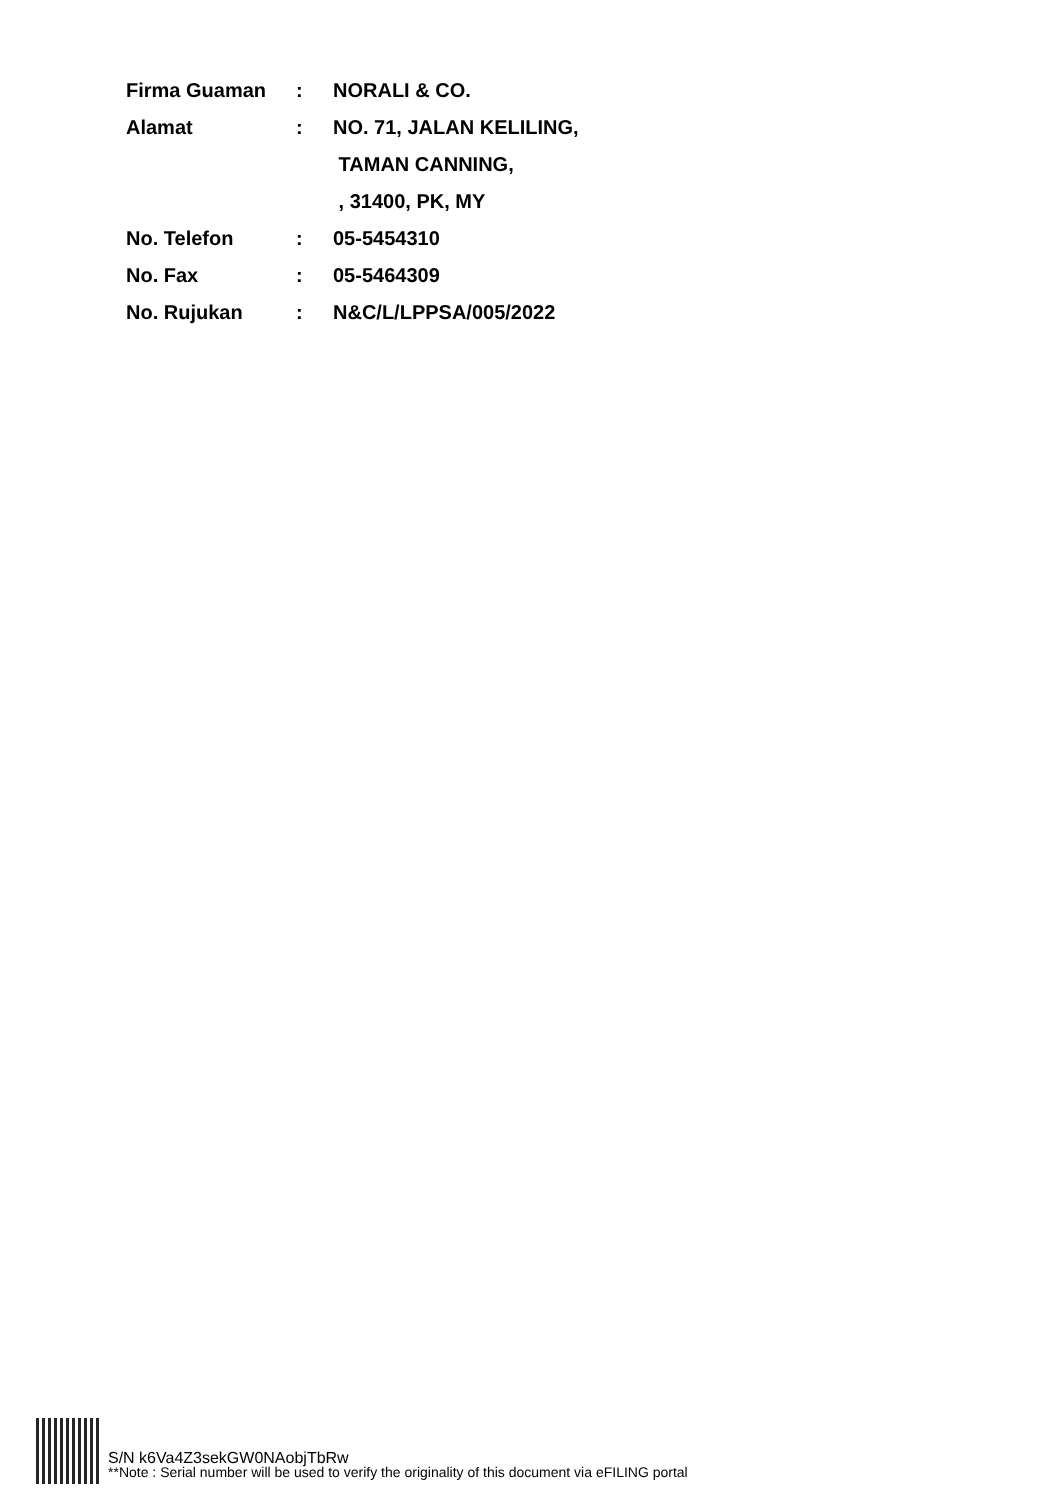| Firma Guaman | : | NORALI & CO. |
| Alamat | : | NO. 71, JALAN KELILING, |
| | | TAMAN CANNING, |
| | | , 31400, PK, MY |
| No. Telefon | : | 05-5454310 |
| No. Fax | : | 05-5464309 |
| No. Rujukan | : | N&C/L/LPPSA/005/2022 |
S/N k6Va4Z3sekGW0NAobjTbRw
**Note : Serial number will be used to verify the originality of this document via eFILING portal